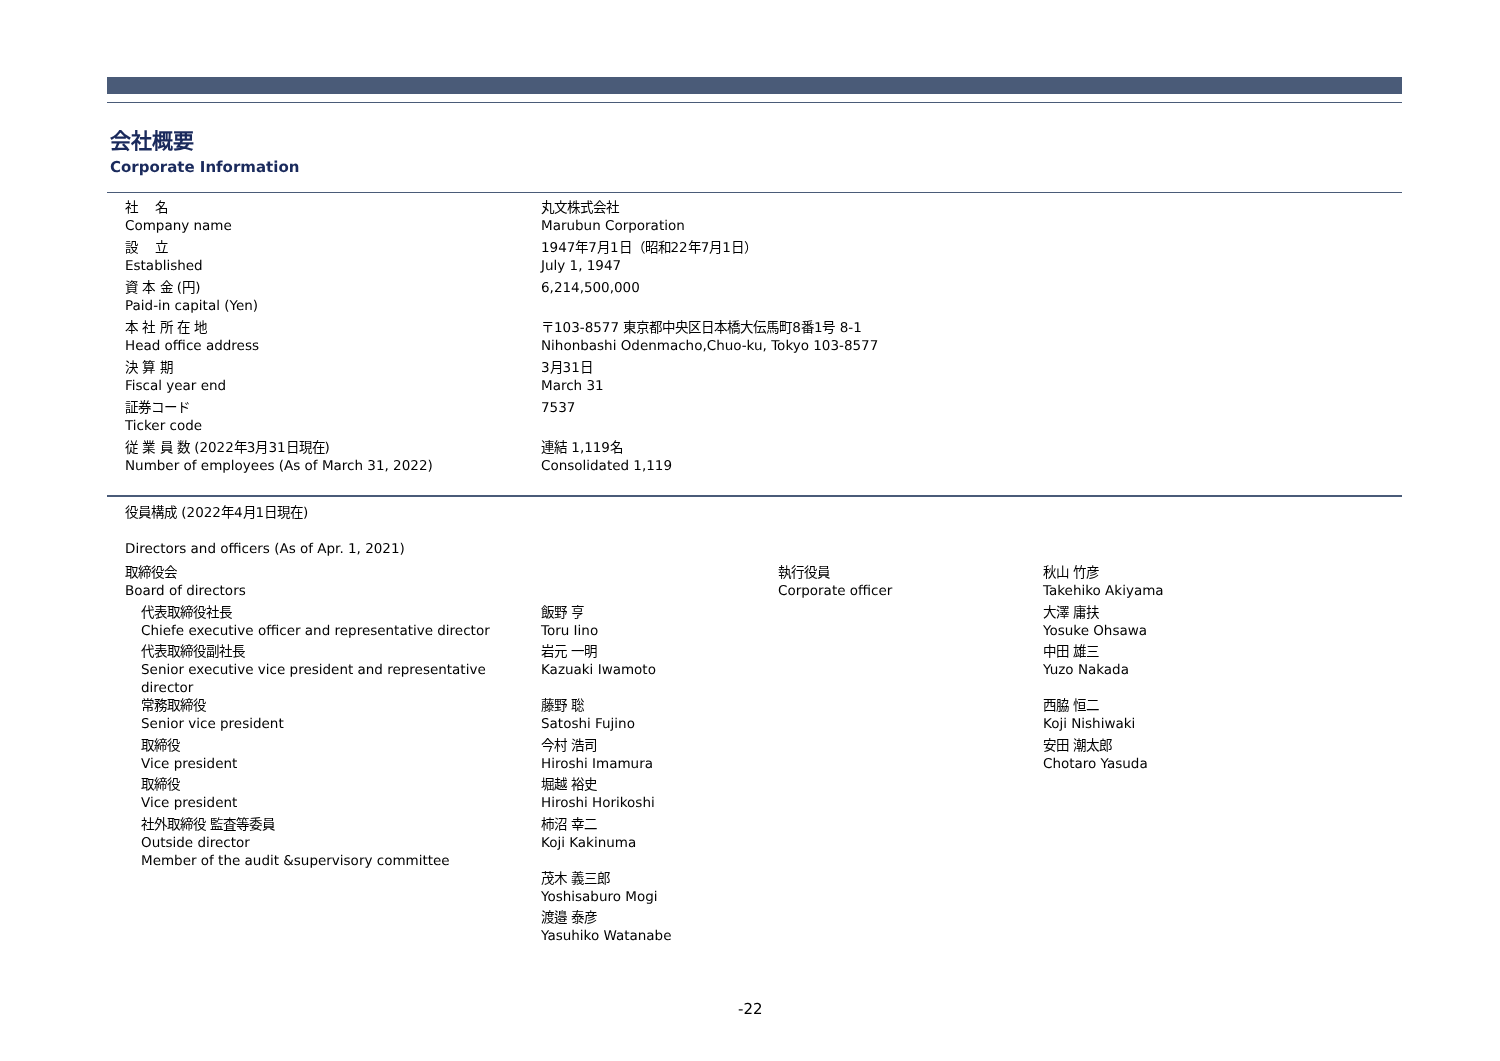会社概要
Corporate Information
| 社 名 Company name | 丸文株式会社 Marubun Corporation |
| 設 立 Established | 1947年7月1日（昭和22年7月1日） July 1, 1947 |
| 資 本 金 (円) Paid-in capital (Yen) | 6,214,500,000 |
| 本 社 所 在 地 Head office address | 〒103-8577 東京都中央区日本橋大伝馬町8番1号 8-1 Nihonbashi Odenmacho,Chuo-ku, Tokyo 103-8577 |
| 決 算 期 Fiscal year end | 3月31日 March 31 |
| 証券コード Ticker code | 7537 |
| 従 業 員 数 (2022年3月31日現在) Number of employees (As of March 31, 2022) | 連結 1,119名 Consolidated 1,119 |
| 役員構成 (2022年4月1日現在) Directors and officers (As of Apr. 1, 2021) | | | |
| 取締役会 Board of directors | | 執行役員 Corporate officer | 秋山 竹彦 Takehiko Akiyama |
| 代表取締役社長 Chiefe executive officer and representative director | 飯野 亨 Toru Iino | | 大澤 庸扶 Yosuke Ohsawa |
| 代表取締役副社長 Senior executive vice president and representative director | 岩元 一明 Kazuaki Iwamoto | | 中田 雄三 Yuzo Nakada |
| 常務取締役 Senior vice president | 藤野 聡 Satoshi Fujino | | 西脇 恒二 Koji Nishiwaki |
| 取締役 Vice president | 今村 浩司 Hiroshi Imamura | | 安田 潮太郎 Chotaro Yasuda |
| 取締役 Vice president | 堀越 裕史 Hiroshi Horikoshi | | |
| 社外取締役 監査等委員 Outside director Member of the audit &supervisory committee | 柿沼 幸二 Koji Kakinuma | | |
| | 茂木 義三郎 Yoshisaburo Mogi | | |
| | 渡邉 泰彦 Yasuhiko Watanabe | | |
-22